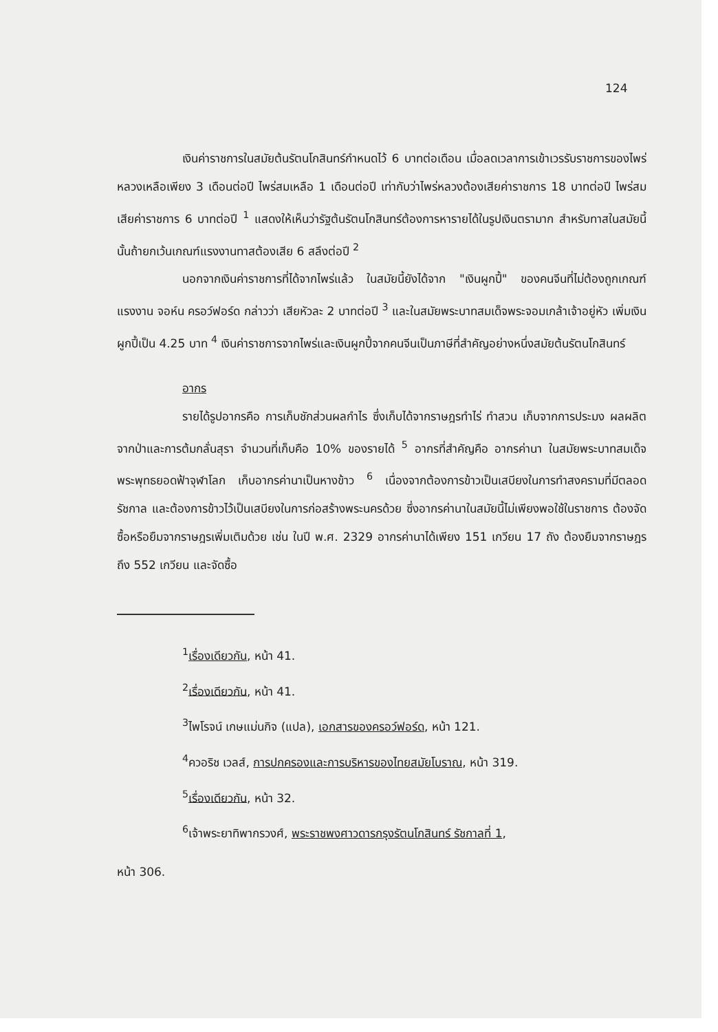124
เงินค่าราชการในสมัยต้นรัตนโกสินทร์กำหนดไว้ 6 บาทต่อเดือน เมื่อลดเวลาการเข้าเวรรับราชการของไพร่หลวงเหลือเพียง 3 เดือนต่อปี ไพร่สมเหลือ 1 เดือนต่อปี เท่ากับว่าไพร่หลวงต้องเสียค่าราชการ 18 บาทต่อปี ไพร่สมเสียค่าราชการ 6 บาทต่อปี <sup>1</sup> แสดงให้เห็นว่ารัฐต้นรัตนโกสินทร์ต้องการหารายได้ในรูปเงินตรามาก สำหรับทาสในสมัยนี้นั้นถ้ายกเว้นเกณฑ์แรงงานทาสต้องเสีย 6 สลึงต่อปี <sup>2</sup>
นอกจากเงินค่าราชการที่ได้จากไพร่แล้ว ในสมัยนี้ยังได้จาก "เงินผูกปี้" ของคนจีนที่ไม่ต้องถูกเกณฑ์แรงงาน จอห์น ครอว์ฟอร์ด กล่าวว่า เสียหัวละ 2 บาทต่อปี <sup>3</sup> และในสมัยพระบาทสมเด็จพระจอมเกล้าเจ้าอยู่หัว เพิ่มเงินผูกปี้เป็น 4.25 บาท <sup>4</sup> เงินค่าราชการจากไพร่และเงินผูกปี้จากคนจีนเป็นภาษีที่สำคัญอย่างหนึ่งสมัยต้นรัตนโกสินทร์
อากร
รายได้รูปอากรคือ การเก็บชักส่วนผลกำไร ซึ่งเก็บได้จากราษฎรทำไร่ ทำสวน เก็บจากการประมง ผลผลิตจากป่าและการต้มกลั่นสุรา จำนวนที่เก็บคือ 10% ของรายได้ <sup>5</sup> อากรที่สำคัญคือ อากรค่านา ในสมัยพระบาทสมเด็จพระพุทธยอดฟ้าจุฬาโลก เก็บอากรค่านาเป็นหางข้าว <sup>6</sup> เนื่องจากต้องการข้าวเป็นเสบียงในการทำสงครามที่มีตลอดรัชกาล และต้องการข้าวไว้เป็นเสบียงในการก่อสร้างพระนครด้วย ซึ่งอากรค่านาในสมัยนี้ไม่เพียงพอใช้ในราชการ ต้องจัดซื้อหรือยืมจากราษฎรเพิ่มเติมด้วย เช่น ในปี พ.ศ. 2329 อากรค่านาได้เพียง 151 เกวียน 17 ถัง ต้องยืมจากราษฎรถึง 552 เกวียน และจัดซื้อ
<sup>1</sup> เรื่องเดียวกัน, หน้า 41.
<sup>2</sup> เรื่องเดียวกัน, หน้า 41.
<sup>3</sup> ไพโรจน์ เกษแม่นกิจ (แปล), เอกสารของครอว์ฟอร์ด, หน้า 121.
<sup>4</sup> ควอริช เวลส์, การปกครองและการบริหารของไทยสมัยโบราณ, หน้า 319.
<sup>5</sup> เรื่องเดียวกัน, หน้า 32.
<sup>6</sup> เจ้าพระยาทิพากรวงศ์, พระราชพงศาวดารกรุงรัตนโกสินทร์ รัชกาลที่ 1,
หน้า 306.